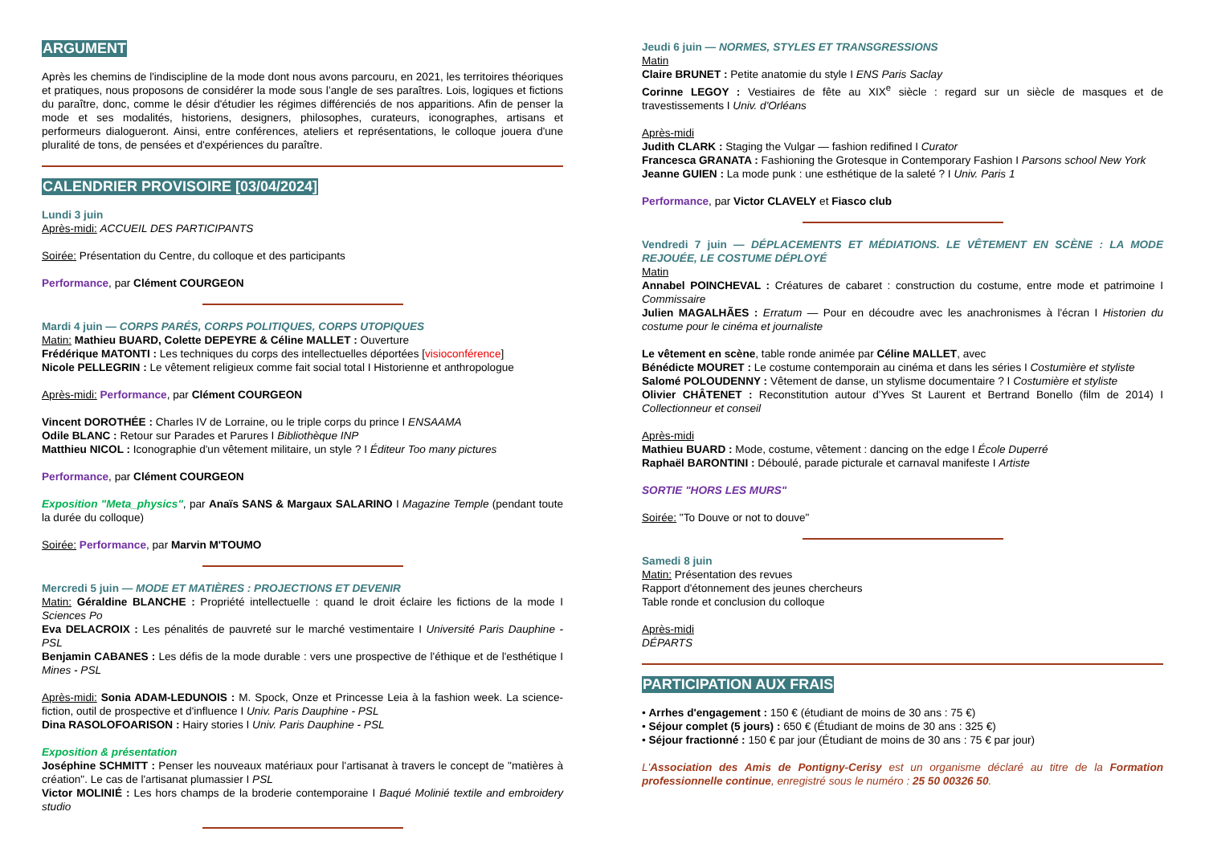ARGUMENT
Après les chemins de l'indiscipline de la mode dont nous avons parcouru, en 2021, les territoires théoriques et pratiques, nous proposons de considérer la mode sous l’angle de ses paraîtres. Lois, logiques et fictions du paraître, donc, comme le désir d'étudier les régimes différenciés de nos apparitions. Afin de penser la mode et ses modalités, historiens, designers, philosophes, curateurs, iconographes, artisans et performeurs dialogueront. Ainsi, entre conférences, ateliers et représentations, le colloque jouera d'une pluralité de tons, de pensées et d'expériences du paraître.
CALENDRIER PROVISOIRE [03/04/2024]
Lundi 3 juin
Après-midi: ACCUEIL DES PARTICIPANTS
Soirée: Présentation du Centre, du colloque et des participants
Performance, par Clément COURGEON
Mardi 4 juin — CORPS PARÉS, CORPS POLITIQUES, CORPS UTOPIQUES
Matin: Mathieu BUARD, Colette DEPEYRE & Céline MALLET : Ouverture
Frédérique MATONTI : Les techniques du corps des intellectuelles déportées [visioconférence]
Nicole PELLEGRIN : Le vêtement religieux comme fait social total I Historienne et anthropologue
Après-midi: Performance, par Clément COURGEON
Vincent DOROTHÉE : Charles IV de Lorraine, ou le triple corps du prince I ENSAAMA
Odile BLANC : Retour sur Parades et Parures I Bibliothèque INP
Matthieu NICOL : Iconographie d'un vêtement militaire, un style ? I Éditeur Too many pictures
Performance, par Clément COURGEON
Exposition "Meta_physics", par Anaïs SANS & Margaux SALARINO I Magazine Temple (pendant toute la durée du colloque)
Soirée: Performance, par Marvin M'TOUMO
Mercredi 5 juin — MODE ET MATIÈRES : PROJECTIONS ET DEVENIR
Matin: Géraldine BLANCHE : Propriété intellectuelle : quand le droit éclaire les fictions de la mode I Sciences Po
Eva DELACROIX : Les pénalités de pauvreté sur le marché vestimentaire I Université Paris Dauphine - PSL
Benjamin CABANES : Les défis de la mode durable : vers une prospective de l'éthique et de l'esthétique I Mines - PSL
Après-midi: Sonia ADAM-LEDUNOIS : M. Spock, Onze et Princesse Leia à la fashion week. La science-fiction, outil de prospective et d'influence I Univ. Paris Dauphine - PSL
Dina RASOLOFOARISON : Hairy stories I Univ. Paris Dauphine - PSL
Exposition & présentation
Joséphine SCHMITT : Penser les nouveaux matériaux pour l'artisanat à travers le concept de "matières à création". Le cas de l'artisanat plumassier I PSL
Victor MOLINIÉ : Les hors champs de la broderie contemporaine I Baqué Molinié textile and embroidery studio
Jeudi 6 juin — NORMES, STYLES ET TRANSGRESSIONS
Matin
Claire BRUNET : Petite anatomie du style I ENS Paris Saclay
Corinne LEGOY : Vestiaires de fête au XIX<sup>e</sup> siècle : regard sur un siècle de masques et de travestissements I Univ. d'Orléans
Après-midi
Judith CLARK : Staging the Vulgar — fashion redifined I Curator
Francesca GRANATA : Fashioning the Grotesque in Contemporary Fashion I Parsons school New York
Jeanne GUIEN : La mode punk : une esthétique de la saleté ? I Univ. Paris 1
Performance, par Victor CLAVELY et Fiasco club
Vendredi 7 juin — DÉPLACEMENTS ET MÉDIATIONS. LE VÊTEMENT EN SCÈNE : LA MODE REJOUÉE, LE COSTUME DÉPLOYÉ
Matin
Annabel POINCHEVAL : Créatures de cabaret : construction du costume, entre mode et patrimoine I Commissaire
Julien MAGALHÃES : Erratum — Pour en découdre avec les anachronismes à l'écran I Historien du costume pour le cinéma et journaliste
Le vêtement en scène, table ronde animée par Céline MALLET, avec
Bénédicte MOURET : Le costume contemporain au cinéma et dans les séries I Costumière et styliste
Salomé POLOUDENNY : Vêtement de danse, un stylisme documentaire ? I Costumière et styliste
Olivier CHÂTENET : Reconstitution autour d'Yves St Laurent et Bertrand Bonello (film de 2014) I Collectionneur et conseil
Après-midi
Mathieu BUARD : Mode, costume, vêtement : dancing on the edge I École Duperré
Raphaël BARONTINI : Déboulé, parade picturale et carnaval manifeste I Artiste
SORTIE "HORS LES MURS"
Soirée: "To Douve or not to douve"
Samedi 8 juin
Matin: Présentation des revues
Rapport d'étonnement des jeunes chercheurs
Table ronde et conclusion du colloque
Après-midi
DÉPARTS
PARTICIPATION AUX FRAIS
• Arrhes d'engagement : 150 € (étudiant de moins de 30 ans : 75 €)
• Séjour complet (5 jours) : 650 € (Étudiant de moins de 30 ans : 325 €)
• Séjour fractionné : 150 € par jour (Étudiant de moins de 30 ans : 75 € par jour)
L'Association des Amis de Pontigny-Cerisy est un organisme déclaré au titre de la Formation professionnelle continue, enregistré sous le numéro : 25 50 00326 50.